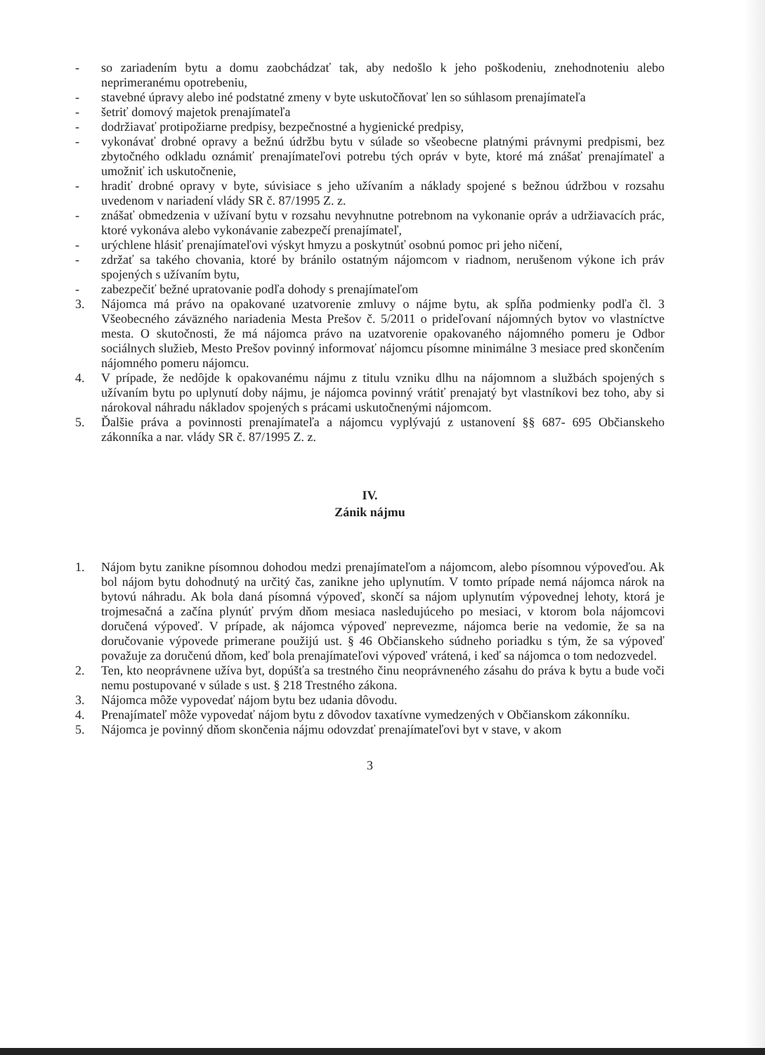- so zariadením bytu a domu zaobchádzať tak, aby nedošlo k jeho poškodeniu, znehodnoteniu alebo neprimeranému opotrebeniu,
- stavebné úpravy alebo iné podstatné zmeny v byte uskutočňovať len so súhlasom prenajímateľa
- šetriť domový majetok prenajímateľa
- dodržiavať protipožiarne predpisy, bezpečnostné a hygienické predpisy,
- vykonávať drobné opravy a bežnú údržbu bytu v súlade so všeobecne platnými právnymi predpismi, bez zbytočného odkladu oznámiť prenajímateľovi potrebu tých opráv v byte, ktoré má znášať prenajímateľ a umožniť ich uskutočnenie,
- hradiť drobné opravy v byte, súvisiace s jeho užívaním a náklady spojené s bežnou údržbou v rozsahu uvedenom v nariadení vlády SR č. 87/1995 Z. z.
- znášať obmedzenia v užívaní bytu v rozsahu nevyhnutne potrebnom na vykonanie opráv a udržiavacích prác, ktoré vykonáva alebo vykonávanie zabezpečí prenajímateľ,
- urýchlene hlásiť prenajímateľovi výskyt hmyzu a poskytnúť osobnú pomoc pri jeho ničení,
- zdržať sa takého chovania, ktoré by bránilo ostatným nájomcom v riadnom, nerušenom výkone ich práv spojených s užívaním bytu,
- zabezpečiť bežné upratovanie podľa dohody s prenajímateľom
3. Nájomca má právo na opakované uzatvorenie zmluvy o nájme bytu, ak spĺňa podmienky podľa čl. 3 Všeobecného záväzného nariadenia Mesta Prešov č. 5/2011 o prideľovaní nájomných bytov vo vlastníctve mesta. O skutočnosti, že má nájomca právo na uzatvorenie opakovaného nájomného pomeru je Odbor sociálnych služieb, Mesto Prešov povinný informovať nájomcu písomne minimálne 3 mesiace pred skončením nájomného pomeru nájomcu.
4. V prípade, že nedôjde k opakovanému nájmu z titulu vzniku dlhu na nájomnom a službách spojených s užívaním bytu po uplynutí doby nájmu, je nájomca povinný vrátiť prenajatý byt vlastníkovi bez toho, aby si nárokoval náhradu nákladov spojených s prácami uskutočnenými nájomcom.
5. Ďalšie práva a povinnosti prenajímateľa a nájomcu vyplývajú z ustanovení §§ 687- 695 Občianskeho zákonníka a nar. vlády SR č. 87/1995 Z. z.
IV.
Zánik nájmu
1. Nájom bytu zanikne písomnou dohodou medzi prenajímateľom a nájomcom, alebo písomnou výpoveďou. Ak bol nájom bytu dohodnutý na určitý čas, zanikne jeho uplynutím. V tomto prípade nemá nájomca nárok na bytovú náhradu. Ak bola daná písomná výpoveď, skončí sa nájom uplynutím výpovednej lehoty, ktorá je trojmesačná a začína plynúť prvým dňom mesiaca nasledujúceho po mesiaci, v ktorom bola nájomcovi doručená výpoveď. V prípade, ak nájomca výpoveď neprevezme, nájomca berie na vedomie, že sa na doručovanie výpovede primerane použijú ust. § 46 Občianskeho súdneho poriadku s tým, že sa výpoveď považuje za doručenú dňom, keď bola prenajímateľovi výpoveď vrátená, i keď sa nájomca o tom nedozvedel.
2. Ten, kto neoprávnene užíva byt, dopúšťa sa trestného činu neoprávneného zásahu do práva k bytu a bude voči nemu postupované v súlade s ust. § 218 Trestného zákona.
3. Nájomca môže vypovedať nájom bytu bez udania dôvodu.
4. Prenajímateľ môže vypovedať nájom bytu z dôvodov taxatívne vymedzených v Občianskom zákonníku.
5. Nájomca je povinný dňom skončenia nájmu odovzdať prenajímateľovi byt v stave, v akom
3